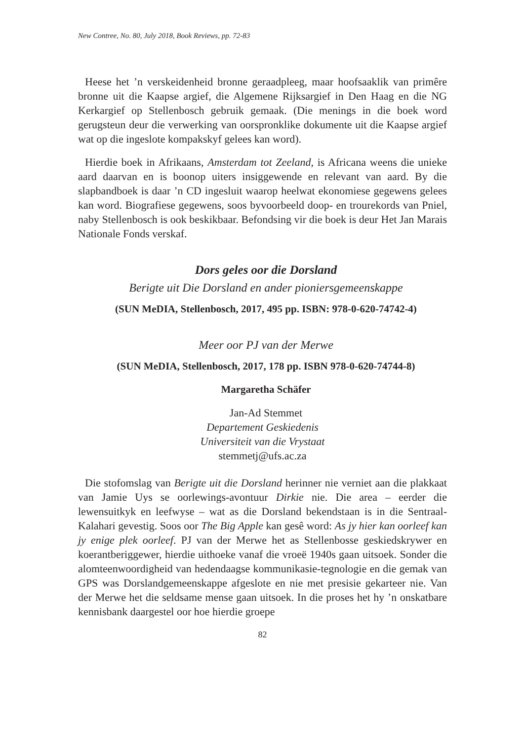New Contree, No. 80, July 2018, Book Reviews, pp. 72-83
Heese het ’n verskeidenheid bronne geraadpleeg, maar hoofsaaklik van primêre bronne uit die Kaapse argief, die Algemene Rijksargief in Den Haag en die NG Kerkargief op Stellenbosch gebruik gemaak. (Die menings in die boek word gerugsteun deur die verwerking van oorspronklike dokumente uit die Kaapse argief wat op die ingeslote kompakskyf gelees kan word).
Hierdie boek in Afrikaans, Amsterdam tot Zeeland, is Africana weens die unieke aard daarvan en is boonop uiters insiggewende en relevant van aard. By die slapbandboek is daar ’n CD ingesluit waarop heelwat ekonomiese gegewens gelees kan word. Biografiese gegewens, soos byvoorbeeld doop- en trourekords van Pniel, naby Stellenbosch is ook beskikbaar. Befondsing vir die boek is deur Het Jan Marais Nationale Fonds verskaf.
Dors geles oor die Dorsland
Berigte uit Die Dorsland en ander pioniersgemeenskappe
(SUN MeDIA, Stellenbosch, 2017, 495 pp. ISBN: 978-0-620-74742-4)
Meer oor PJ van der Merwe
(SUN MeDIA, Stellenbosch, 2017, 178 pp. ISBN 978-0-620-74744-8)
Margaretha Schäfer
Jan-Ad Stemmet
Departement Geskiedenis
Universiteit van die Vrystaat
stemmetj@ufs.ac.za
Die stofomslag van Berigte uit die Dorsland herinner nie verniet aan die plakkaat van Jamie Uys se oorlewings-avontuur Dirkie nie. Die area – eerder die lewensuitkyk en leefwyse – wat as die Dorsland bekendstaan is in die Sentraal-Kalahari gevestig. Soos oor The Big Apple kan gesê word: As jy hier kan oorleef kan jy enige plek oorleef. PJ van der Merwe het as Stellenbosse geskiedskrywer en koerantberiggewer, hierdie uithoeke vanaf die vroeë 1940s gaan uitsoek. Sonder die alomteenwoordigheid van hedendaagse kommunikasie-tegnologie en die gemak van GPS was Dorslandgemeenskappe afgeslote en nie met presisie gekarteer nie. Van der Merwe het die seldsame mense gaan uitsoek. In die proses het hy ’n onskatbare kennisbank daargestel oor hoe hierdie groepe
82